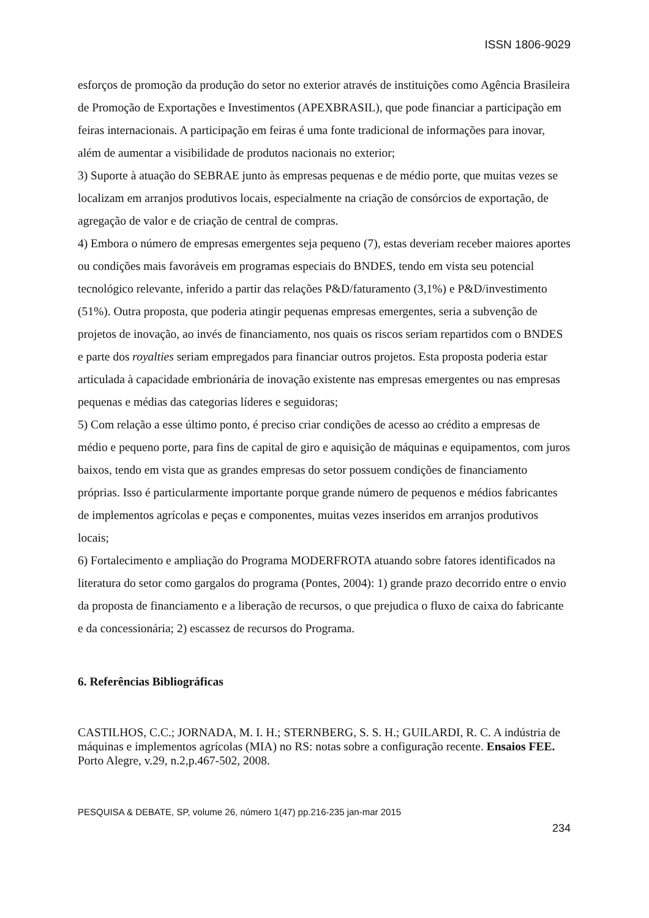ISSN 1806-9029
esforços de promoção da produção do setor no exterior através de instituições como Agência Brasileira de Promoção de Exportações e Investimentos (APEXBRASIL), que pode financiar a participação em feiras internacionais. A participação em feiras é uma fonte tradicional de informações para inovar, além de aumentar a visibilidade de produtos nacionais no exterior;
3) Suporte à atuação do SEBRAE junto às empresas pequenas e de médio porte, que muitas vezes se localizam em arranjos produtivos locais, especialmente na criação de consórcios de exportação, de agregação de valor e de criação de central de compras.
4) Embora o número de empresas emergentes seja pequeno (7), estas deveriam receber maiores aportes ou condições mais favoráveis em programas especiais do BNDES, tendo em vista seu potencial tecnológico relevante, inferido a partir das relações P&D/faturamento (3,1%) e P&D/investimento (51%). Outra proposta, que poderia atingir pequenas empresas emergentes, seria a subvenção de projetos de inovação, ao invés de financiamento, nos quais os riscos seriam repartidos com o BNDES e parte dos royalties seriam empregados para financiar outros projetos. Esta proposta poderia estar articulada à capacidade embrionária de inovação existente nas empresas emergentes ou nas empresas pequenas e médias das categorias líderes e seguidoras;
5) Com relação a esse último ponto, é preciso criar condições de acesso ao crédito a empresas de médio e pequeno porte, para fins de capital de giro e aquisição de máquinas e equipamentos, com juros baixos, tendo em vista que as grandes empresas do setor possuem condições de financiamento próprias. Isso é particularmente importante porque grande número de pequenos e médios fabricantes de implementos agrícolas e peças e componentes, muitas vezes inseridos em arranjos produtivos locais;
6) Fortalecimento e ampliação do Programa MODERFROTA atuando sobre fatores identificados na literatura do setor como gargalos do programa (Pontes, 2004): 1) grande prazo decorrido entre o envio da proposta de financiamento e a liberação de recursos, o que prejudica o fluxo de caixa do fabricante e da concessionária; 2) escassez de recursos do Programa.
6. Referências Bibliográficas
CASTILHOS, C.C.; JORNADA, M. I. H.; STERNBERG, S. S. H.; GUILARDI, R. C. A indústria de máquinas e implementos agrícolas (MIA) no RS: notas sobre a configuração recente. Ensaios FEE. Porto Alegre, v.29, n.2,p.467-502, 2008.
PESQUISA & DEBATE, SP, volume 26, número 1(47) pp.216-235 jan-mar 2015
234